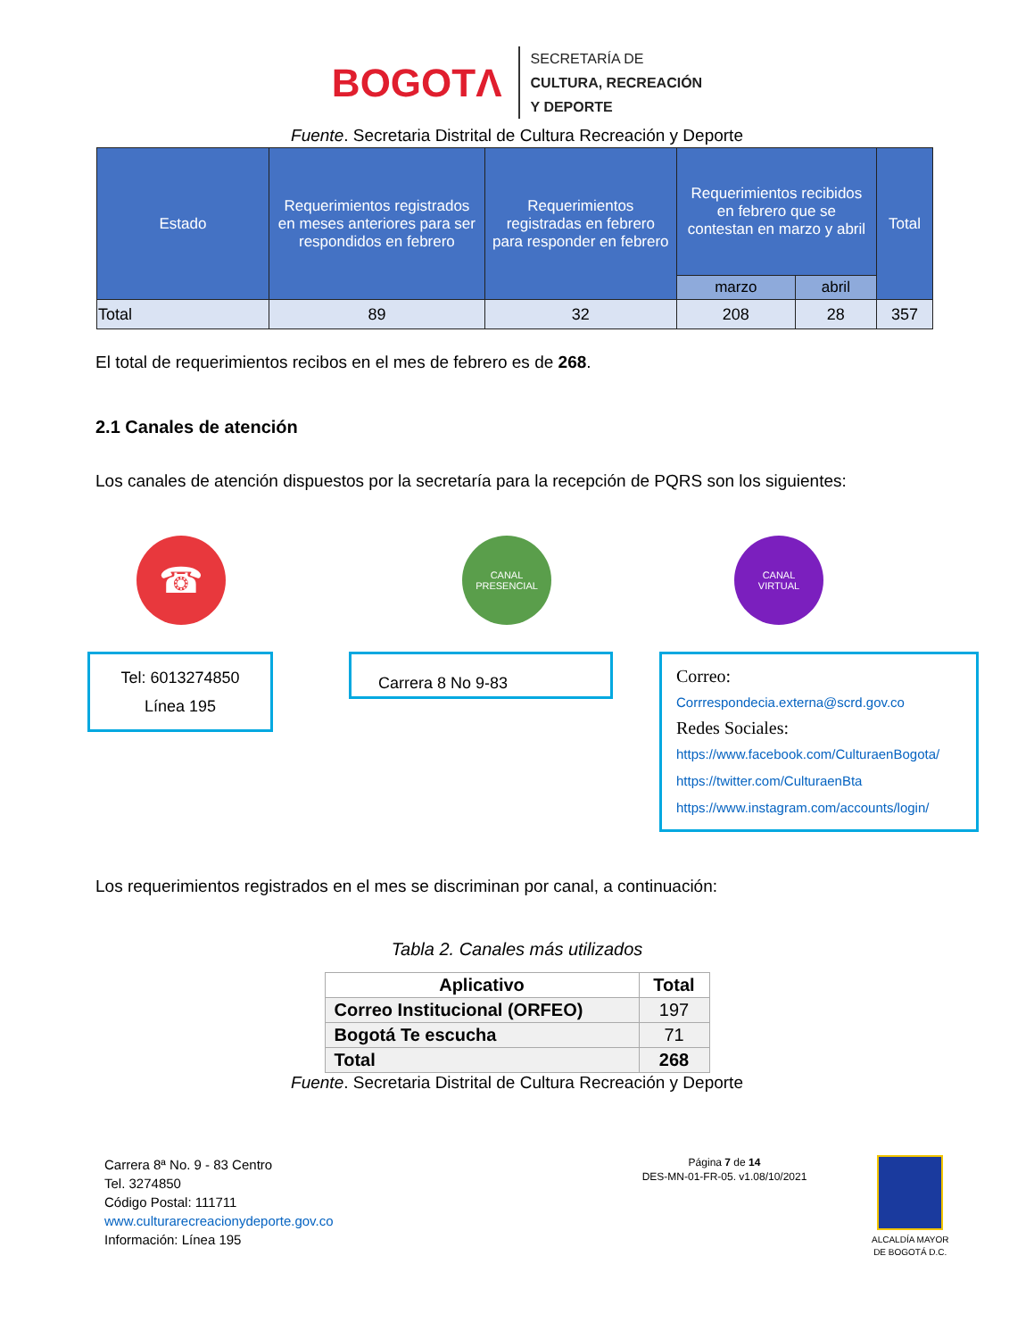BOGOTΛ
SECRETARÍA DE
CULTURA, RECREACIÓN
Y DEPORTE
Fuente. Secretaria Distrital de Cultura Recreación y Deporte
| Estado | Requerimientos registrados en meses anteriores para ser respondidos en febrero | Requerimientos registradas en febrero para responder en febrero | Requerimientos recibidos en febrero que se contestan en marzo y abril | | Total |
| --- | --- | --- | --- | --- | --- |
| | | | marzo | abril | |
| Total | 89 | 32 | 208 | 28 | 357 |
El total de requerimientos recibos en el mes de febrero es de 268.
2.1 Canales de atención
Los canales de atención dispuestos por la secretaría para la recepción de PQRS son los siguientes:
☎
CANAL
PRESENCIAL
CANAL
VIRTUAL
Tel: 6013274850
Línea 195
Carrera 8 No 9-83
Correo:
Corrrespondecia.externa@scrd.gov.co
Redes Sociales:
https://www.facebook.com/CulturaenBogota/
https://twitter.com/CulturaenBta
https://www.instagram.com/accounts/login/
Los requerimientos registrados en el mes se discriminan por canal, a continuación:
Tabla 2. Canales más utilizados
| Aplicativo | Total |
| --- | --- |
| Correo Institucional (ORFEO) | 197 |
| Bogotá Te escucha | 71 |
| Total | 268 |
Fuente. Secretaria Distrital de Cultura Recreación y Deporte
Carrera 8ª No. 9 - 83 Centro
Tel. 3274850
Código Postal: 111711
www.culturarecreacionydeporte.gov.co
Información: Línea 195
Página 7 de 14
DES-MN-01-FR-05. v1.08/10/2021
ALCALDÍA MAYOR
DE BOGOTÁ D.C.